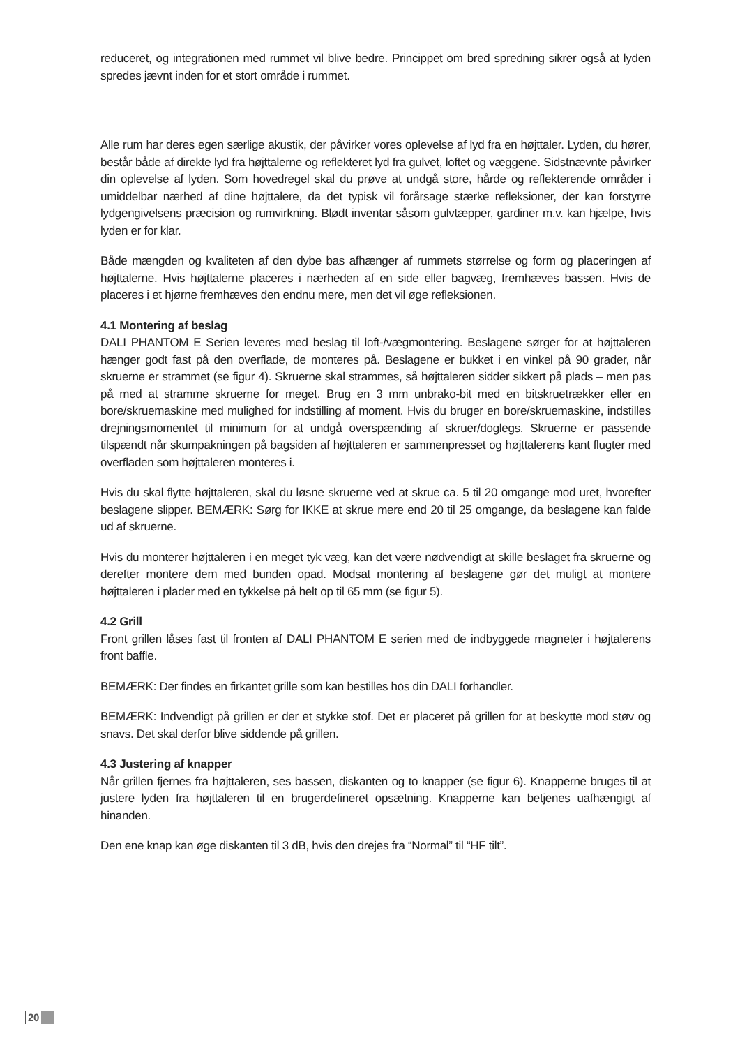reduceret, og integrationen med rummet vil blive bedre. Princippet om bred spredning sikrer også at lyden spredes jævnt inden for et stort område i rummet.
Alle rum har deres egen særlige akustik, der påvirker vores oplevelse af lyd fra en højttaler. Lyden, du hører, består både af direkte lyd fra højttalerne og reflekteret lyd fra gulvet, loftet og væggene. Sidstnævnte påvirker din oplevelse af lyden. Som hovedregel skal du prøve at undgå store, hårde og reflekterende områder i umiddelbar nærhed af dine højttalere, da det typisk vil forårsage stærke refleksioner, der kan forstyrre lydgengivelsens præcision og rumvirkning. Blødt inventar såsom gulvtæpper, gardiner m.v. kan hjælpe, hvis lyden er for klar.
Både mængden og kvaliteten af den dybe bas afhænger af rummets størrelse og form og placeringen af højttalerne. Hvis højttalerne placeres i nærheden af en side eller bagvæg, fremhæves bassen. Hvis de placeres i et hjørne fremhæves den endnu mere, men det vil øge refleksionen.
4.1 Montering af beslag
DALI PHANTOM E Serien leveres med beslag til loft-/vægmontering. Beslagene sørger for at højttaleren hænger godt fast på den overflade, de monteres på. Beslagene er bukket i en vinkel på 90 grader, når skruerne er strammet (se figur 4). Skruerne skal strammes, så højttaleren sidder sikkert på plads – men pas på med at stramme skruerne for meget. Brug en 3 mm unbrako-bit med en bitskruetrækker eller en bore/skruemaskine med mulighed for indstilling af moment. Hvis du bruger en bore/skruemaskine, indstilles drejningsmomentet til minimum for at undgå overspænding af skruer/doglegs. Skruerne er passende tilspændt når skumpakningen på bagsiden af højttaleren er sammenpresset og højttalerens kant flugter med overfladen som højttaleren monteres i.
Hvis du skal flytte højttaleren, skal du løsne skruerne ved at skrue ca. 5 til 20 omgange mod uret, hvorefter beslagene slipper. BEMÆRK: Sørg for IKKE at skrue mere end 20 til 25 omgange, da beslagene kan falde ud af skruerne.
Hvis du monterer højttaleren i en meget tyk væg, kan det være nødvendigt at skille beslaget fra skruerne og derefter montere dem med bunden opad. Modsat montering af beslagene gør det muligt at montere højttaleren i plader med en tykkelse på helt op til 65 mm (se figur 5).
4.2 Grill
Front grillen låses fast til fronten af DALI PHANTOM E serien med de indbyggede magneter i højtalerens front baffle.
BEMÆRK: Der findes en firkantet grille som kan bestilles hos din DALI forhandler.
BEMÆRK: Indvendigt på grillen er der et stykke stof. Det er placeret på grillen for at beskytte mod støv og snavs. Det skal derfor blive siddende på grillen.
4.3 Justering af knapper
Når grillen fjernes fra højttaleren, ses bassen, diskanten og to knapper (se figur 6). Knapperne bruges til at justere lyden fra højttaleren til en brugerdefineret opsætning. Knapperne kan betjenes uafhængigt af hinanden.
Den ene knap kan øge diskanten til 3 dB, hvis den drejes fra “Normal” til “HF tilt”.
20